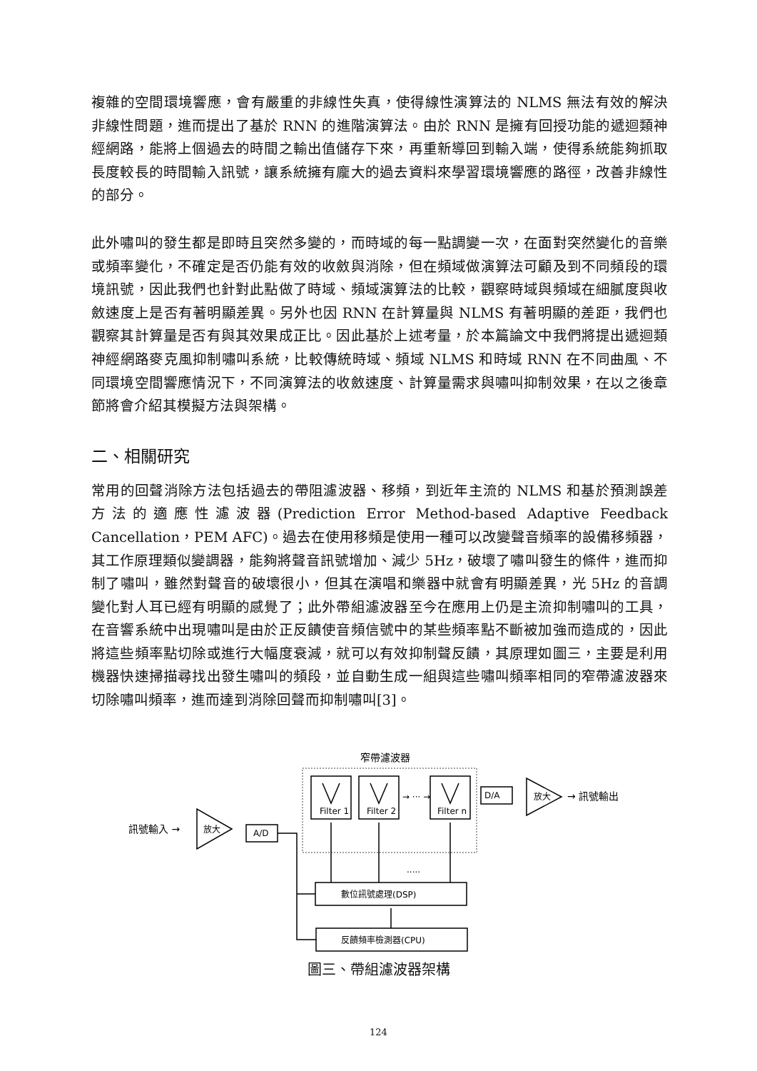複雜的空間環境響應，會有嚴重的非線性失真，使得線性演算法的 NLMS 無法有效的解決非線性問題，進而提出了基於 RNN 的進階演算法。由於 RNN 是擁有回授功能的遞迴類神經網路，能將上個過去的時間之輸出值儲存下來，再重新導回到輸入端，使得系統能夠抓取長度較長的時間輸入訊號，讓系統擁有龐大的過去資料來學習環境響應的路徑，改善非線性的部分。
此外嘯叫的發生都是即時且突然多變的，而時域的每一點調變一次，在面對突然變化的音樂或頻率變化，不確定是否仍能有效的收斂與消除，但在頻域做演算法可顧及到不同頻段的環境訊號，因此我們也針對此點做了時域、頻域演算法的比較，觀察時域與頻域在細膩度與收斂速度上是否有著明顯差異。另外也因 RNN 在計算量與 NLMS 有著明顯的差距，我們也觀察其計算量是否有與其效果成正比。因此基於上述考量，於本篇論文中我們將提出遞迴類神經網路麥克風抑制嘯叫系統，比較傳統時域、頻域 NLMS 和時域 RNN 在不同曲風、不同環境空間響應情況下，不同演算法的收斂速度、計算量需求與嘯叫抑制效果，在以之後章節將會介紹其模擬方法與架構。
二、相關研究
常用的回聲消除方法包括過去的帶阻濾波器、移頻，到近年主流的 NLMS 和基於預測誤差方法的適應性濾波器(Prediction Error Method-based Adaptive Feedback Cancellation，PEM AFC)。過去在使用移頻是使用一種可以改變聲音頻率的設備移頻器，其工作原理類似變調器，能夠將聲音訊號增加、減少 5Hz，破壞了嘯叫發生的條件，進而抑制了嘯叫，雖然對聲音的破壞很小，但其在演唱和樂器中就會有明顯差異，光 5Hz 的音調變化對人耳已經有明顯的感覺了；此外帶組濾波器至今在應用上仍是主流抑制嘯叫的工具，在音響系統中出現嘯叫是由於正反饋使音頻信號中的某些頻率點不斷被加強而造成的，因此將這些頻率點切除或進行大幅度衰減，就可以有效抑制聲反饋，其原理如圖三，主要是利用機器快速掃描尋找出發生嘯叫的頻段，並自動生成一組與這些嘯叫頻率相同的窄帶濾波器來切除嘯叫頻率，進而達到消除回聲而抑制嘯叫[3]。
窄帶濾波器
Filter 1
Filter 2
Filter n
→ ··· →
D/A
A/D
放大
放大
→ 訊號輸出
訊號輸入 →
.....
數位訊號處理(DSP)
反饋頻率檢測器(CPU)
圖三、帶組濾波器架構
124